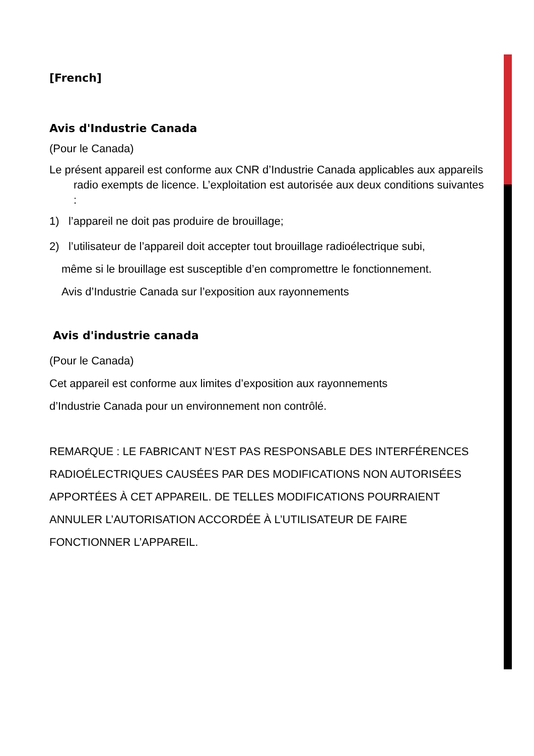[French]
Avis d'Industrie Canada
(Pour le Canada)
Le présent appareil est conforme aux CNR d’Industrie Canada applicables aux appareils radio exempts de licence. L’exploitation est autorisée aux deux conditions suivantes :
1) l’appareil ne doit pas produire de brouillage;
2) l’utilisateur de l’appareil doit accepter tout brouillage radioélectrique subi,
même si le brouillage est susceptible d’en compromettre le fonctionnement.
Avis d’Industrie Canada sur l’exposition aux rayonnements
Avis d'industrie canada
(Pour le Canada)
Cet appareil est conforme aux limites d’exposition aux rayonnements
d’Industrie Canada pour un environnement non contrôlé.
REMARQUE : LE FABRICANT N’EST PAS RESPONSABLE DES INTERFÉRENCES RADIOÉLECTRIQUES CAUSÉES PAR DES MODIFICATIONS NON AUTORISÉES APPORTÉES À CET APPAREIL. DE TELLES MODIFICATIONS POURRAIENT ANNULER L’AUTORISATION ACCORDÉE À L’UTILISATEUR DE FAIRE FONCTIONNER L’APPAREIL.